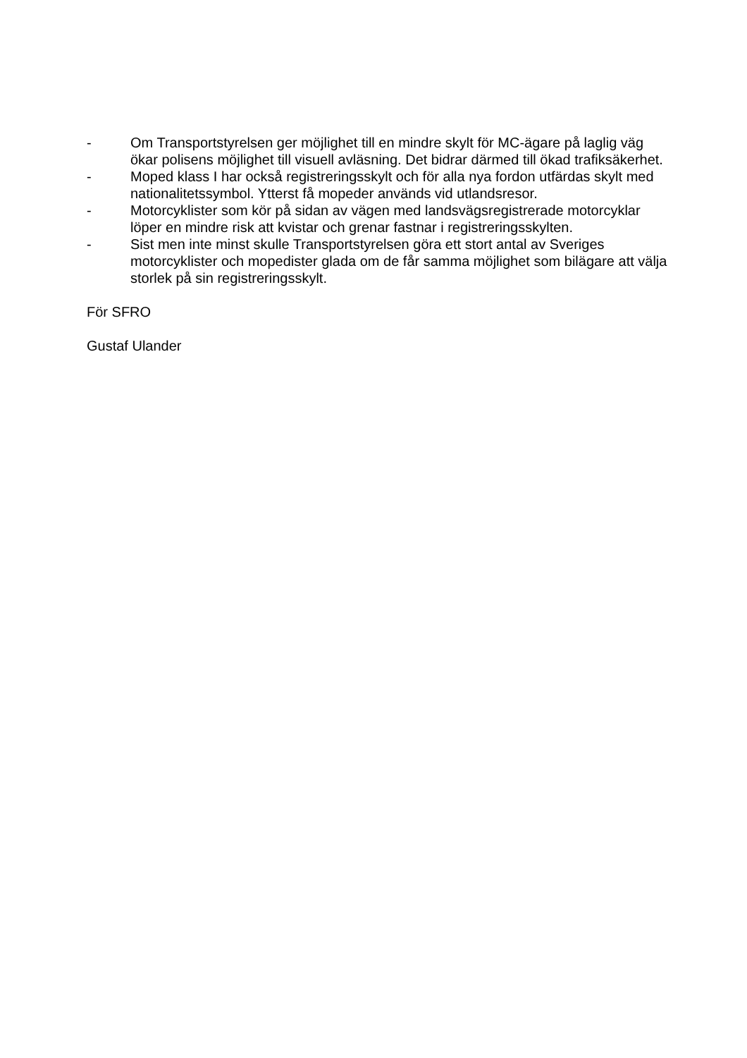- Om Transportstyrelsen ger möjlighet till en mindre skylt för MC-ägare på laglig väg ökar polisens möjlighet till visuell avläsning. Det bidrar därmed till ökad trafiksäkerhet.
- Moped klass I har också registreringsskylt och för alla nya fordon utfärdas skylt med nationalitetssymbol. Ytterst få mopeder används vid utlandsresor.
- Motorcyklister som kör på sidan av vägen med landsvägsregistrerade motorcyklar löper en mindre risk att kvistar och grenar fastnar i registreringsskylten.
- Sist men inte minst skulle Transportstyrelsen göra ett stort antal av Sveriges motorcyklister och mopedister glada om de får samma möjlighet som bilägare att välja storlek på sin registreringsskylt.
För SFRO
Gustaf Ulander